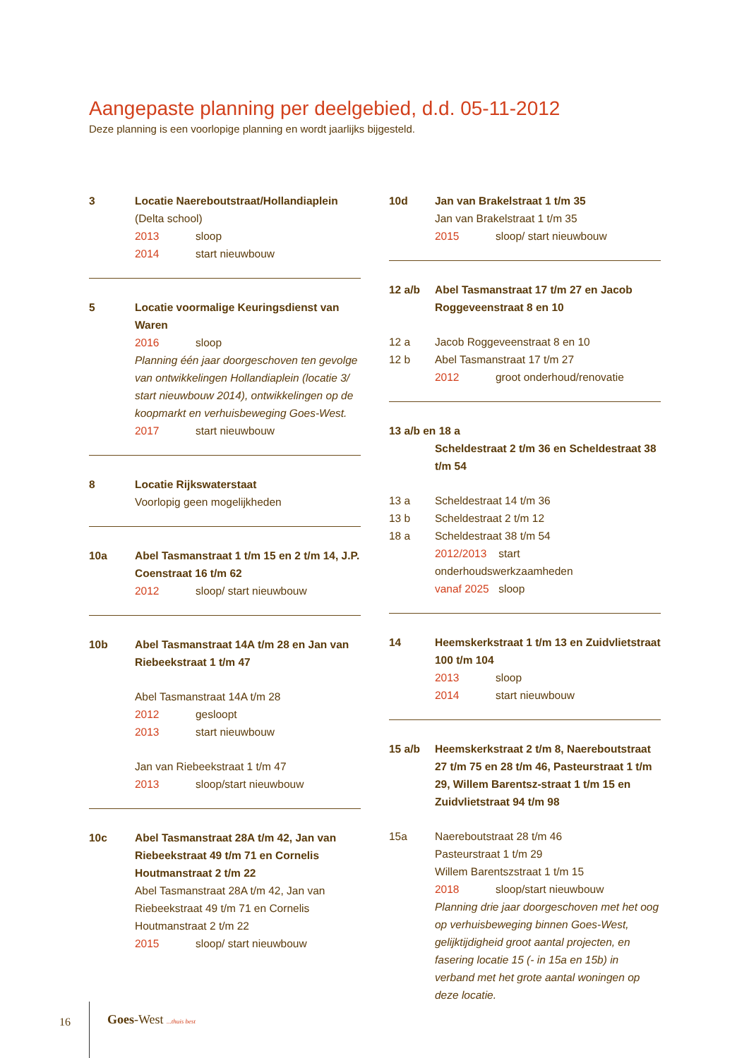Aangepaste planning per deelgebied, d.d. 05-11-2012
Deze planning is een voorlopige planning en wordt jaarlijks bijgesteld.
3 Locatie Naereboutstraat/Hollandiaplein
(Delta school)
2013 sloop
2014 start nieuwbouw
5 Locatie voormalige Keuringsdienst van Waren
2016 sloop
Planning één jaar doorgeschoven ten gevolge van ontwikkelingen Hollandiaplein (locatie 3/ start nieuwbouw 2014), ontwikkelingen op de koopmarkt en verhuisbeweging Goes-West.
2017 start nieuwbouw
8 Locatie Rijkswaterstaat
Voorlopig geen mogelijkheden
10a Abel Tasmanstraat 1 t/m 15 en 2 t/m 14, J.P. Coenstraat 16 t/m 62
2012 sloop/ start nieuwbouw
10b Abel Tasmanstraat 14A t/m 28 en Jan van Riebeekstraat 1 t/m 47
Abel Tasmanstraat 14A t/m 28
2012 gesloopt
2013 start nieuwbouw
Jan van Riebeekstraat 1 t/m 47
2013 sloop/start nieuwbouw
10c Abel Tasmanstraat 28A t/m 42, Jan van Riebeekstraat 49 t/m 71 en Cornelis Houtmanstraat 2 t/m 22
Abel Tasmanstraat 28A t/m 42, Jan van Riebeekstraat 49 t/m 71 en Cornelis Houtmanstraat 2 t/m 22
2015 sloop/ start nieuwbouw
10d Jan van Brakelstraat 1 t/m 35
Jan van Brakelstraat 1 t/m 35
2015 sloop/ start nieuwbouw
12 a/b Abel Tasmanstraat 17 t/m 27 en Jacob Roggeveenstraat 8 en 10
12 a Jacob Roggeveenstraat 8 en 10
12 b Abel Tasmanstraat 17 t/m 27
2012 groot onderhoud/renovatie
13 a/b en 18 a
Scheldestraat 2 t/m 36 en Scheldestraat 38 t/m 54
13 a Scheldestraat 14 t/m 36
13 b Scheldestraat 2 t/m 12
18 a Scheldestraat 38 t/m 54
2012/2013 start onderhoudswerkzaamheden
vanaf 2025 sloop
14 Heemskerkstraat 1 t/m 13 en Zuidvlietstraat 100 t/m 104
2013 sloop
2014 start nieuwbouw
15 a/b Heemskerkstraat 2 t/m 8, Naereboutstraat 27 t/m 75 en 28 t/m 46, Pasteurstraat 1 t/m 29, Willem Barentsz-straat 1 t/m 15 en Zuidvlietstraat 94 t/m 98
15a Naereboutstraat 28 t/m 46
Pasteurstraat 1 t/m 29
Willem Barentszstraat 1 t/m 15
2018 sloop/start nieuwbouw
Planning drie jaar doorgeschoven met het oog op verhuisbeweging binnen Goes-West, gelijktijdigheid groot aantal projecten, en fasering locatie 15 (- in 15a en 15b) in verband met het grote aantal woningen op deze locatie.
16 Goes-West ...thuis best